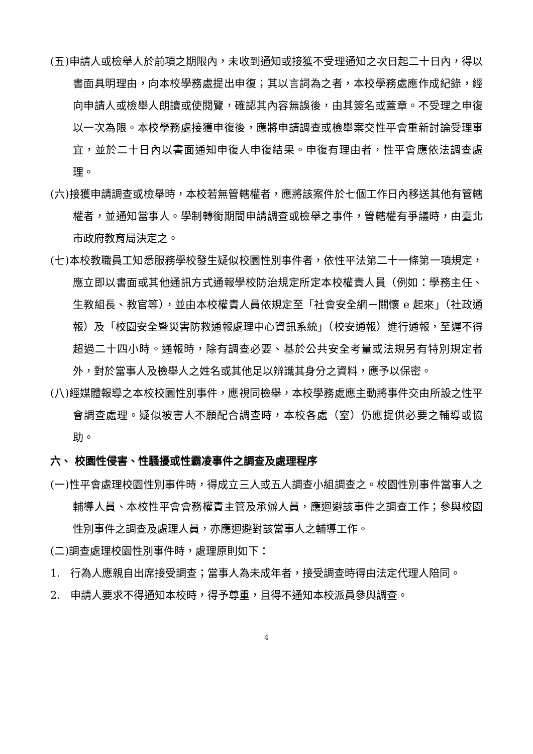(五)申請人或檢舉人於前項之期限內，未收到通知或接獲不受理通知之次日起二十日內，得以書面具明理由，向本校學務處提出申復；其以言詞為之者，本校學務處應作成紀錄，經向申請人或檢舉人朗讀或使閱覽，確認其內容無誤後，由其簽名或蓋章。不受理之申復以一次為限。本校學務處接獲申復後，應將申請調查或檢舉案交性平會重新討論受理事宜，並於二十日內以書面通知申復人申復結果。申復有理由者，性平會應依法調查處理。
(六)接獲申請調查或檢舉時，本校若無管轄權者，應將該案件於七個工作日內移送其他有管轄權者，並通知當事人。學制轉銜期間申請調查或檢舉之事件，管轄權有爭議時，由臺北市政府教育局決定之。
(七)本校教職員工知悉服務學校發生疑似校園性別事件者，依性平法第二十一條第一項規定，應立即以書面或其他通訊方式通報學校防治規定所定本校權責人員（例如：學務主任、生教組長、教官等），並由本校權責人員依規定至「社會安全網－關懷 e 起來」（社政通報）及「校園安全暨災害防救通報處理中心資訊系統」（校安通報）進行通報，至遲不得超過二十四小時。通報時，除有調查必要、基於公共安全考量或法規另有特別規定者外，對於當事人及檢舉人之姓名或其他足以辨識其身分之資料，應予以保密。
(八)經媒體報導之本校校園性別事件，應視同檢舉，本校學務處應主動將事件交由所設之性平會調查處理。疑似被害人不願配合調查時，本校各處（室）仍應提供必要之輔導或協助。
六、 校園性侵害、性騷擾或性霸凌事件之調查及處理程序
(一)性平會處理校園性別事件時，得成立三人或五人調查小組調查之。校園性別事件當事人之輔導人員、本校性平會會務權責主管及承辦人員，應迴避該事件之調查工作；參與校園性別事件之調查及處理人員，亦應迴避對該當事人之輔導工作。
(二)調查處理校園性別事件時，處理原則如下：
1. 行為人應親自出席接受調查；當事人為未成年者，接受調查時得由法定代理人陪同。
2. 申請人要求不得通知本校時，得予尊重，且得不通知本校派員參與調查。
4